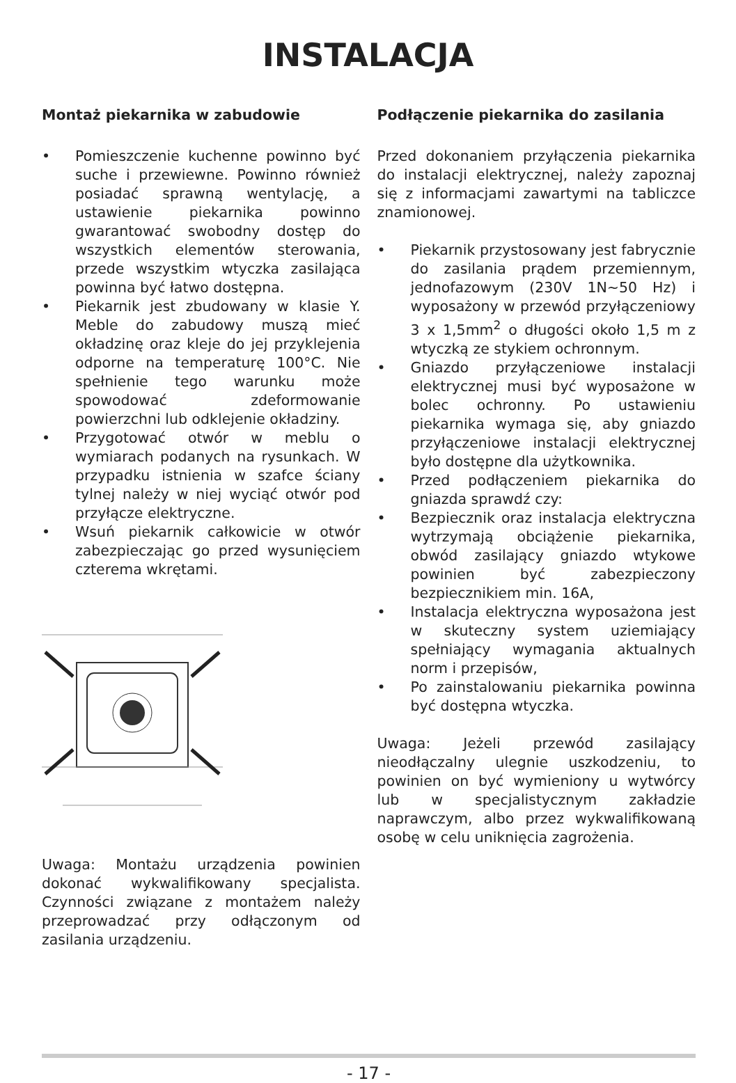INSTALACJA
Montaż piekarnika w zabudowie
• Pomieszczenie kuchenne powinno być suche i przewiewne. Powinno również posiadać sprawną wentylację, a ustawienie piekarnika powinno gwarantować swobodny dostęp do wszystkich elementów sterowania, przede wszystkim wtyczka zasilająca powinna być łatwo dostępna.
• Piekarnik jest zbudowany w klasie Y. Meble do zabudowy muszą mieć okładzinę oraz kleje do jej przyklejenia odporne na temperaturę 100°C. Nie spełnienie tego warunku może spowodować zdeformowanie powierzchni lub odklejenie okładziny.
• Przygotować otwór w meblu o wymiarach podanych na rysunkach. W przypadku istnienia w szafce ściany tylnej należy w niej wyciąć otwór pod przyłącze elektryczne.
• Wsuń piekarnik całkowicie w otwór zabezpieczając go przed wysunięciem czterema wkrętami.
Uwaga: Montażu urządzenia powinien dokonać wykwalifikowany specjalista. Czynności związane z montażem należy przeprowadzać przy odłączonym od zasilania urządzeniu.
Podłączenie piekarnika do zasilania
Przed dokonaniem przyłączenia piekarnika do instalacji elektrycznej, należy zapoznaj się z informacjami zawartymi na tabliczce znamionowej.
• Piekarnik przystosowany jest fabrycznie do zasilania prądem przemiennym, jednofazowym (230V 1N~50 Hz) i wyposażony w przewód przyłączeniowy 3 x 1,5mm<sup>2</sup> o długości około 1,5 m z wtyczką ze stykiem ochronnym.
• Gniazdo przyłączeniowe instalacji elektrycznej musi być wyposażone w bolec ochronny. Po ustawieniu piekarnika wymaga się, aby gniazdo przyłączeniowe instalacji elektrycznej było dostępne dla użytkownika.
• Przed podłączeniem piekarnika do gniazda sprawdź czy:
• Bezpiecznik oraz instalacja elektryczna wytrzymają obciążenie piekarnika, obwód zasilający gniazdo wtykowe powinien być zabezpieczony bezpiecznikiem min. 16A,
• Instalacja elektryczna wyposażona jest w skuteczny system uziemiający spełniający wymagania aktualnych norm i przepisów,
• Po zainstalowaniu piekarnika powinna być dostępna wtyczka.
Uwaga: Jeżeli przewód zasilający nieodłączalny ulegnie uszkodzeniu, to powinien on być wymieniony u wytwórcy lub w specjalistycznym zakładzie naprawczym, albo przez wykwalifikowaną osobę w celu uniknięcia zagrożenia.
- 17 -